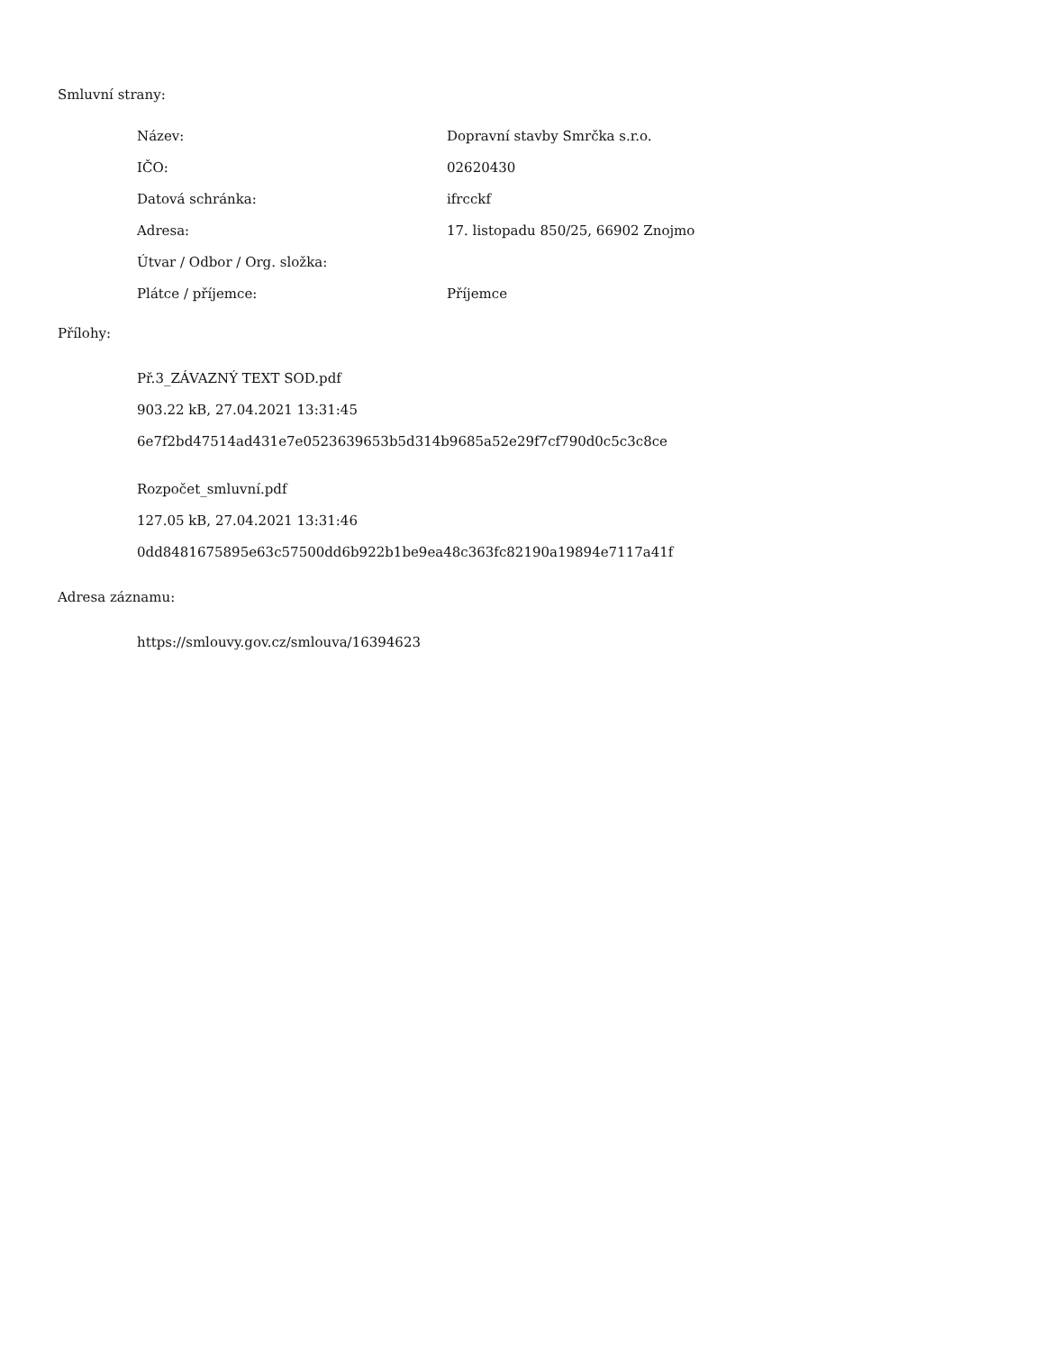Smluvní strany:
| Název: | Dopravní stavby Smrčka s.r.o. |
| IČO: | 02620430 |
| Datová schránka: | ifrcckf |
| Adresa: | 17. listopadu 850/25, 66902 Znojmo |
| Útvar / Odbor / Org. složka: | |
| Plátce / příjemce: | Příjemce |
Přílohy:
Př.3_ZÁVAZNÝ TEXT SOD.pdf
903.22 kB, 27.04.2021 13:31:45
6e7f2bd47514ad431e7e0523639653b5d314b9685a52e29f7cf790d0c5c3c8ce
Rozpočet_smluvní.pdf
127.05 kB, 27.04.2021 13:31:46
0dd8481675895e63c57500dd6b922b1be9ea48c363fc82190a19894e7117a41f
Adresa záznamu:
https://smlouvy.gov.cz/smlouva/16394623